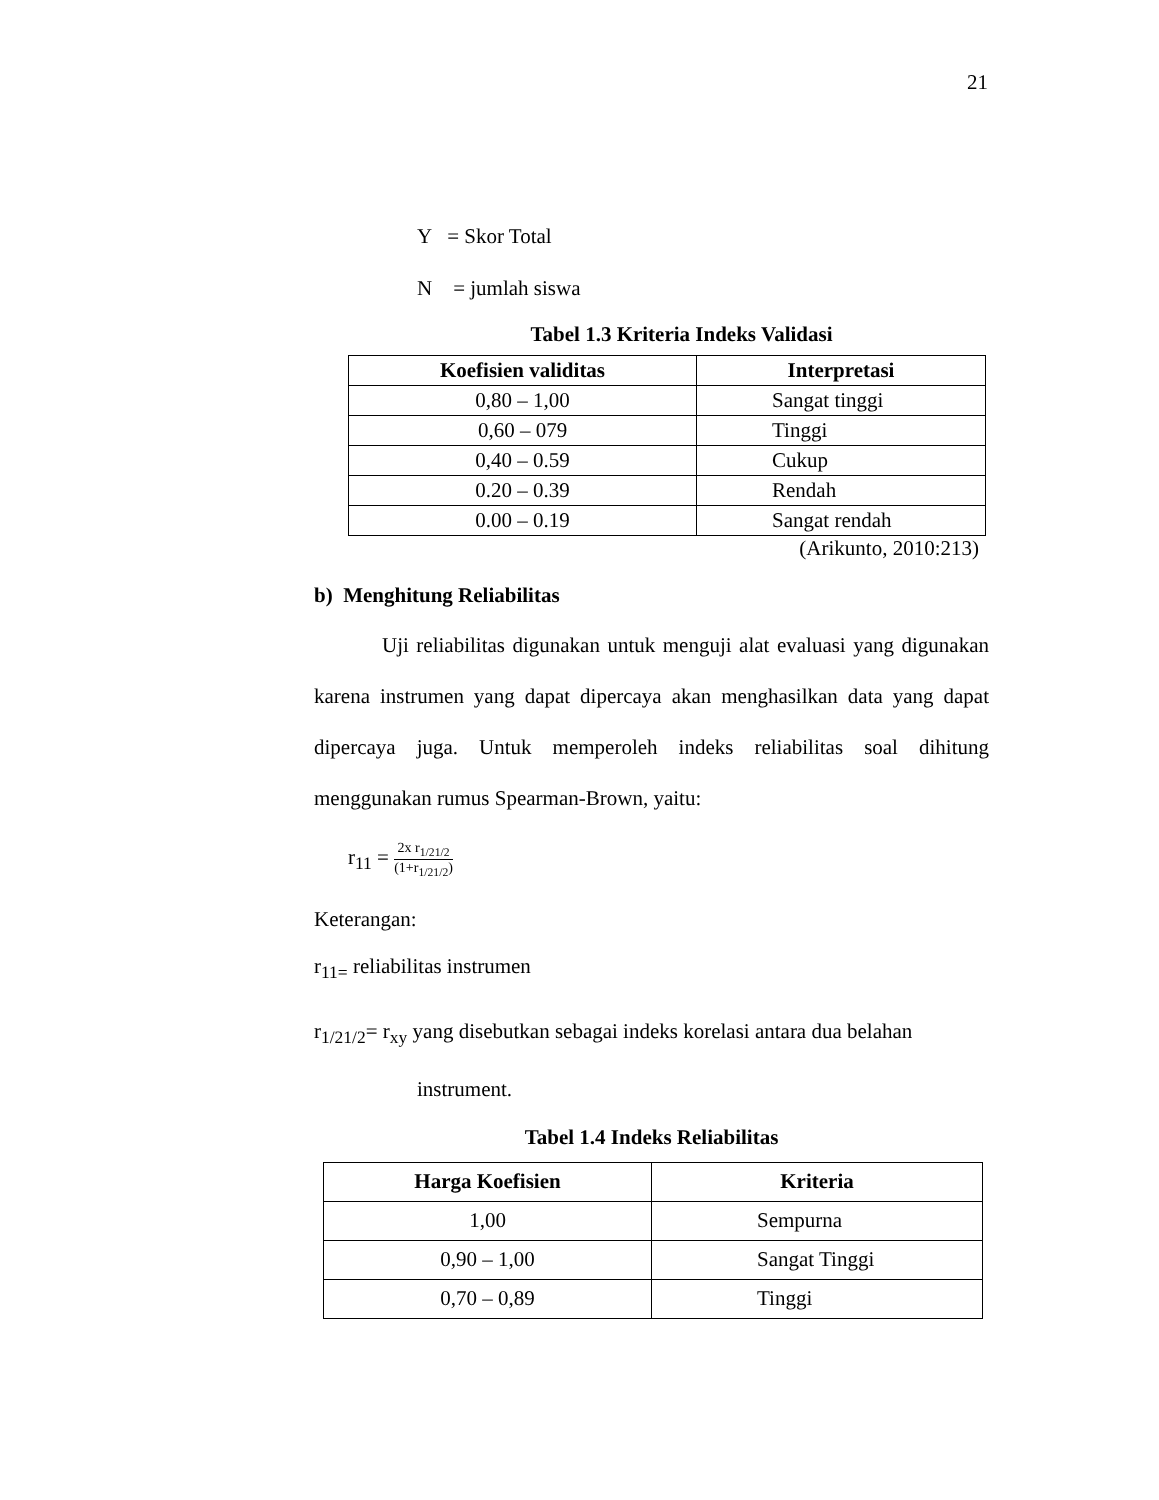21
Y = Skor Total
N = jumlah siswa
Tabel 1.3 Kriteria Indeks Validasi
| Koefisien validitas | Interpretasi |
| --- | --- |
| 0,80 – 1,00 | Sangat tinggi |
| 0,60 – 079 | Tinggi |
| 0,40 – 0.59 | Cukup |
| 0.20 – 0.39 | Rendah |
| 0.00 – 0.19 | Sangat rendah |
(Arikunto, 2010:213)
b) Menghitung Reliabilitas
Uji reliabilitas digunakan untuk menguji alat evaluasi yang digunakan karena instrumen yang dapat dipercaya akan menghasilkan data yang dapat dipercaya juga. Untuk memperoleh indeks reliabilitas soal dihitung menggunakan rumus Spearman-Brown, yaitu:
r<sub>11</sub> = 2x r<sub>1/21/2</sub> (1+r<sub>1/21/2</sub>)
Keterangan:
r<sub>11=</sub> reliabilitas instrumen
r<sub>1/21/2</sub>= r<sub>xy</sub> yang disebutkan sebagai indeks korelasi antara dua belahan
instrument.
Tabel 1.4 Indeks Reliabilitas
| Harga Koefisien | Kriteria |
| --- | --- |
| 1,00 | Sempurna |
| 0,90 – 1,00 | Sangat Tinggi |
| 0,70 – 0,89 | Tinggi |